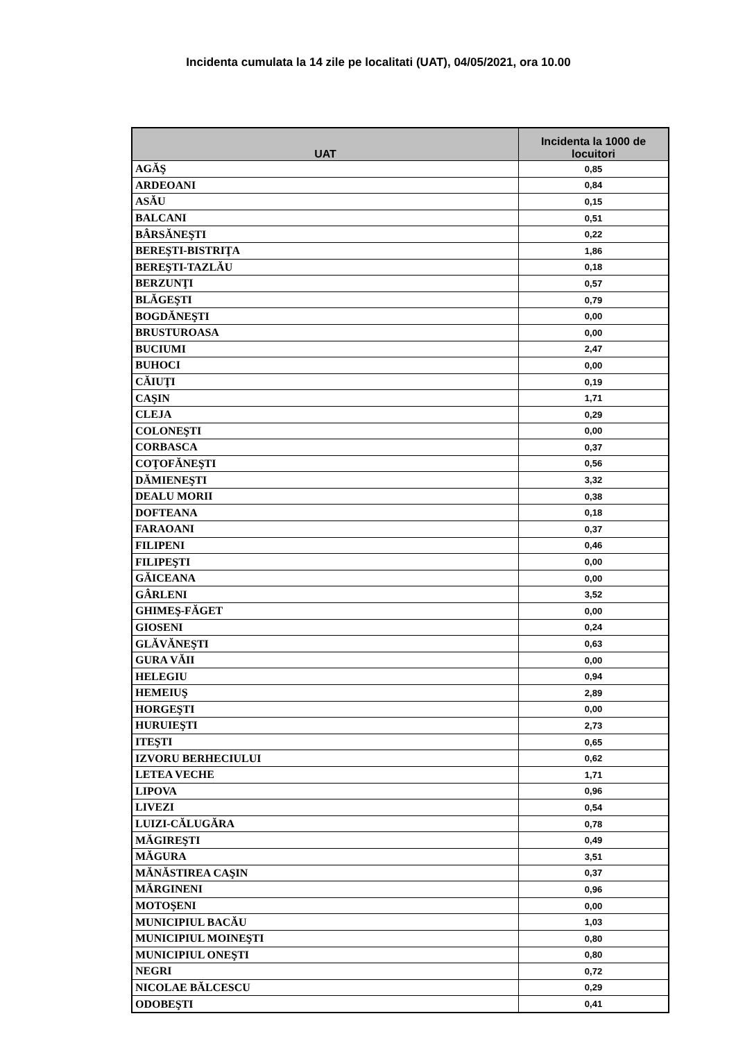Incidenta cumulata la 14 zile pe localitati (UAT), 04/05/2021, ora 10.00
| UAT | Incidenta la 1000 de locuitori |
| --- | --- |
| AGĂŞ | 0,85 |
| ARDEOANI | 0,84 |
| ASĂU | 0,15 |
| BALCANI | 0,51 |
| BÂRSĂNEŞTI | 0,22 |
| BEREŞTI-BISTRIŢA | 1,86 |
| BEREŞTI-TAZLĂU | 0,18 |
| BERZUNŢI | 0,57 |
| BLĂGEŞTI | 0,79 |
| BOGDĂNEŞTI | 0,00 |
| BRUSTUROASA | 0,00 |
| BUCIUMI | 2,47 |
| BUHOCI | 0,00 |
| CĂIUŢI | 0,19 |
| CAŞIN | 1,71 |
| CLEJA | 0,29 |
| COLONEŞTI | 0,00 |
| CORBASCA | 0,37 |
| COŢOFĂNEŞTI | 0,56 |
| DĂMIENEŞTI | 3,32 |
| DEALU MORII | 0,38 |
| DOFTEANA | 0,18 |
| FARAOANI | 0,37 |
| FILIPENI | 0,46 |
| FILIPEŞTI | 0,00 |
| GĂICEANA | 0,00 |
| GÂRLENI | 3,52 |
| GHIMEŞ-FĂGET | 0,00 |
| GIOSENI | 0,24 |
| GLĂVĂNEŞTI | 0,63 |
| GURA VĂII | 0,00 |
| HELEGIU | 0,94 |
| HEMEIUŞ | 2,89 |
| HORGEŞTI | 0,00 |
| HURUIEŞTI | 2,73 |
| ITEŞTI | 0,65 |
| IZVORU BERHECIULUI | 0,62 |
| LETEA VECHE | 1,71 |
| LIPOVA | 0,96 |
| LIVEZI | 0,54 |
| LUIZI-CĂLUGĂRA | 0,78 |
| MĂGIREŞTI | 0,49 |
| MĂGURA | 3,51 |
| MĂNĂSTIREA CAŞIN | 0,37 |
| MĂRGINENI | 0,96 |
| MOTOŞENI | 0,00 |
| MUNICIPIUL BACĂU | 1,03 |
| MUNICIPIUL MOINEŞTI | 0,80 |
| MUNICIPIUL ONEŞTI | 0,80 |
| NEGRI | 0,72 |
| NICOLAE BĂLCESCU | 0,29 |
| ODOBEŞTI | 0,41 |